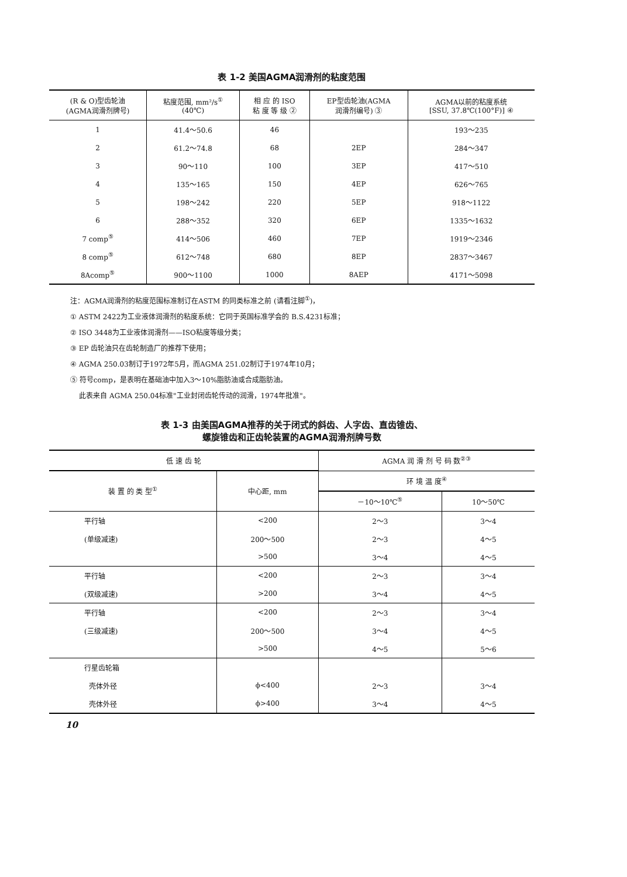表 1-2 美国AGMA润滑剂的粘度范围
| (R & O)型齿轮油 (AGMA润滑剂牌号) | 粘度范围, mm²/s<sup>①</sup> (40℃) | 相 应 的 ISO 粘 度 等 级 ② | EP型齿轮油(AGMA 润滑剂编号) ③ | AGMA以前的粘度系统 [SSU, 37.8℃(100°F)] ④ |
| --- | --- | --- | --- | --- |
| 1 | 41.4～50.6 | 46 | | 193～235 |
| 2 | 61.2～74.8 | 68 | 2EP | 284～347 |
| 3 | 90～110 | 100 | 3EP | 417～510 |
| 4 | 135～165 | 150 | 4EP | 626～765 |
| 5 | 198～242 | 220 | 5EP | 918～1122 |
| 6 | 288～352 | 320 | 6EP | 1335～1632 |
| 7 comp<sup>⑤</sup> | 414～506 | 460 | 7EP | 1919～2346 |
| 8 comp<sup>⑤</sup> | 612～748 | 680 | 8EP | 2837～3467 |
| 8Acomp<sup>⑤</sup> | 900～1100 | 1000 | 8AEP | 4171～5098 |
注：AGMA润滑剂的粘度范围标准制订在ASTM 的同类标准之前 (请看注脚<sup>①</sup>)，
① ASTM 2422为工业液体润滑剂的粘度系统：它同于英国标准学会的 B.S.4231标准；
② ISO 3448为工业液体润滑剂——ISO粘度等级分类；
③ EP 齿轮油只在齿轮制造厂的推荐下使用；
④ AGMA 250.03制订于1972年5月，而AGMA 251.02制订于1974年10月；
⑤ 符号comp，是表明在基础油中加入3～10%脂肪油或合成脂肪油。
此表来自 AGMA 250.04标准"工业封闭齿轮传动的润滑，1974年批准"。
表 1-3 由美国AGMA推荐的关于闭式的斜齿、人字齿、直齿锥齿、
螺旋锥齿和正齿轮装置的AGMA润滑剂牌号数
| 低 速 齿 轮 | | AGMA 润 滑 剂 号 码 数<sup>②③</sup> | |
| --- | --- | --- | --- |
| 装 置 的 类 型<sup>①</sup> | 中心距, mm | 环 境 温 度<sup>④</sup> | |
| | | －10～10℃<sup>⑤</sup> | 10～50℃ |
| 平行轴 | <200 | 2～3 | 3～4 |
| (单级减速) | 200～500 | 2～3 | 4～5 |
| | >500 | 3～4 | 4～5 |
| 平行轴 | <200 | 2～3 | 3～4 |
| (双级减速) | >200 | 3～4 | 4～5 |
| 平行轴 | <200 | 2～3 | 3～4 |
| (三级减速) | 200～500 | 3～4 | 4～5 |
| | >500 | 4～5 | 5～6 |
| 行星齿轮箱 | | | |
| 壳体外径 | ϕ<400 | 2～3 | 3～4 |
| 壳体外径 | ϕ>400 | 3～4 | 4～5 |
10